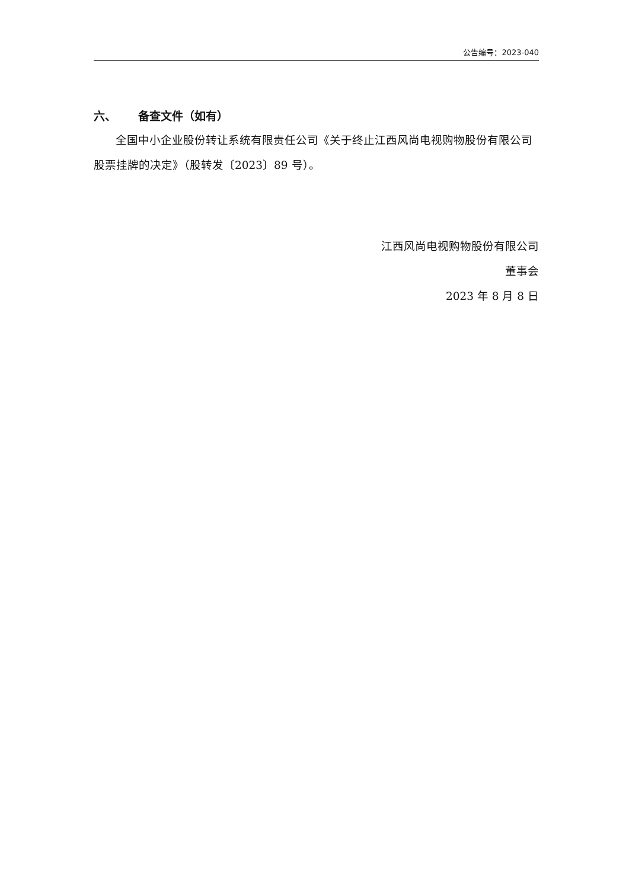公告编号：2023-040
六、 备查文件（如有）
全国中小企业股份转让系统有限责任公司《关于终止江西风尚电视购物股份有限公司股票挂牌的决定》（股转发〔2023〕89 号）。
江西风尚电视购物股份有限公司
董事会
2023 年 8 月 8 日